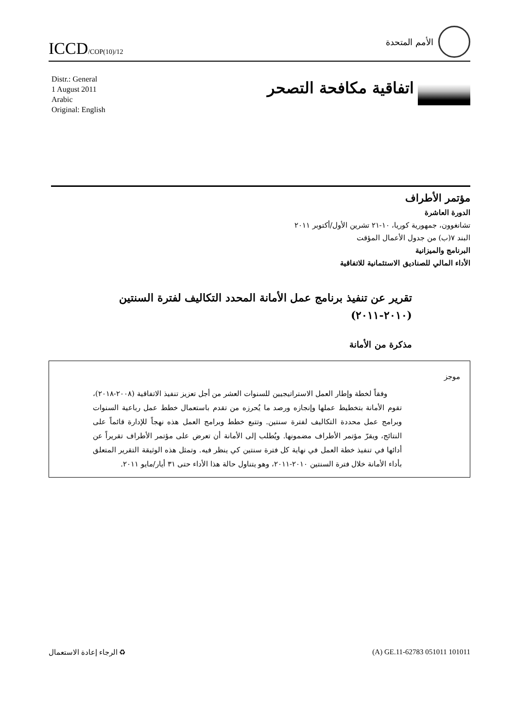ICCD/COP(10)/12
الأمم المتحدة
Distr.: General
1 August 2011
Arabic
Original: English
اتفاقية مكافحة التصحر
مؤتمر الأطراف
الدورة العاشرة
تشانغوون، جمهورية كوريا، ١٠-٢١ تشرين الأول/أكتوبر ٢٠١١
البند ٧(ب) من جدول الأعمال المؤقت
البرنامج والميزانية
الأداء المالي للصناديق الاستئمانية للاتفاقية
تقرير عن تنفيذ برنامج عمل الأمانة المحدد التكاليف لفترة السنتين
(٢٠١٠-٢٠١١)
مذكرة من الأمانة
موجز
وفقاً لخطة وإطار العمل الاستراتيجيين للسنوات العشر من أجل تعزيز تنفيذ الاتفاقية (٢٠٠٨-٢٠١٨)، تقوم الأمانة بتخطيط عملها وإنجازه ورصد ما يُحرزه من تقدم باستعمال خطط عمل رباعية السنوات وبرامج عمل محددة التكاليف لفترة سنتين. وتتبع خطط وبرامج العمل هذه نهجاً للإدارة قائماً على النتائج، ويقرّ مؤتمر الأطراف مضمونها. ويُطلب إلى الأمانة أن تعرض على مؤتمر الأطراف تقريراً عن أدائها في تنفيذ خطة العمل في نهاية كل فترة سنتين كي ينظر فيه. وتمثل هذه الوثيقة التقرير المتعلق بأداء الأمانة خلال فترة السنتين ٢٠١٠-٢٠١١، وهو يتناول حالة هذا الأداء حتى ٣١ أيار/مايو ٢٠١١.
الرجاء إعادة الاستعمال ♻ (A) GE.11-62783 051011 101011